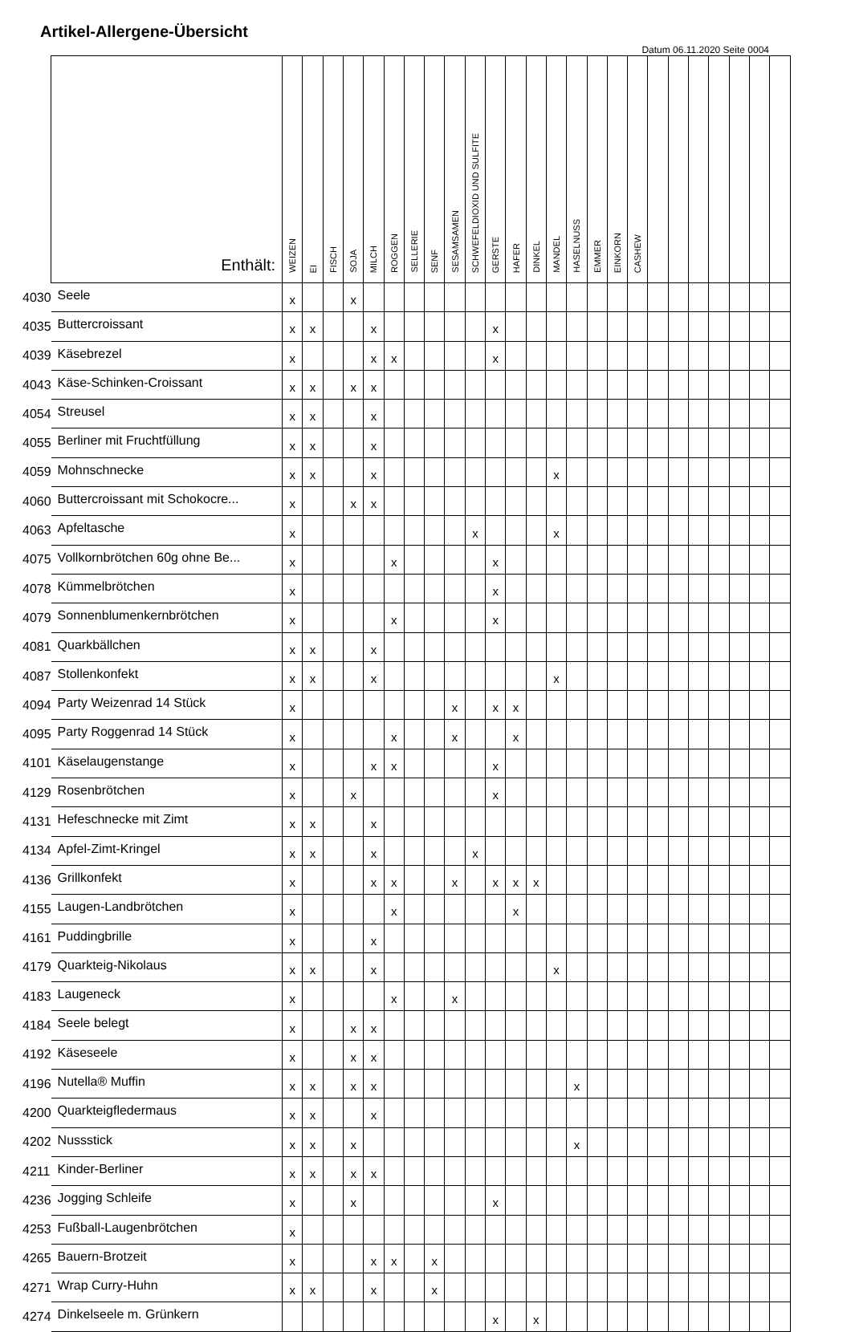Artikel-Allergene-Übersicht
Datum 06.11.2020 Seite 0004
| | Enthält: | WEIZEN | EI | FISCH | SOJA | MILCH | ROGGEN | SELLERIE | SENF | SESAMSAMEN | SCHWEFELDIOXID UND SULFITE | GERSTE | HAFER | DINKEL | MANDEL | HASELNUSS | EMMER | EINKORN | CASHEW | | | | | | | |
| --- | --- | --- | --- | --- | --- | --- | --- | --- | --- | --- | --- | --- | --- | --- | --- | --- | --- | --- | --- | --- | --- | --- | --- | --- | --- | --- |
| 4030 | Seele | x | | | x | | | | | | | | | | | | | | | | | | | | | |
| 4035 | Buttercroissant | x | x | | | x | | | | | | x | | | | | | | | | | | | | | |
| 4039 | Käsebrezel | x | | | | x | x | | | | | x | | | | | | | | | | | | | | |
| 4043 | Käse-Schinken-Croissant | x | x | | x | x | | | | | | | | | | | | | | | | | | | | |
| 4054 | Streusel | x | x | | | x | | | | | | | | | | | | | | | | | | | | |
| 4055 | Berliner mit Fruchtfüllung | x | x | | | x | | | | | | | | | | | | | | | | | | | | |
| 4059 | Mohnschnecke | x | x | | | x | | | | | | | | | x | | | | | | | | | | | |
| 4060 | Buttercroissant mit Schokocre... | x | | | x | x | | | | | | | | | | | | | | | | | | | | |
| 4063 | Apfeltasche | x | | | | | | | | | x | | | | x | | | | | | | | | | | |
| 4075 | Vollkornbrötchen 60g ohne Be... | x | | | | | x | | | | | x | | | | | | | | | | | | | | |
| 4078 | Kümmelbrötchen | x | | | | | | | | | | x | | | | | | | | | | | | | | |
| 4079 | Sonnenblumenkernbrötchen | x | | | | | x | | | | | x | | | | | | | | | | | | | | |
| 4081 | Quarkbällchen | x | x | | | x | | | | | | | | | | | | | | | | | | | | |
| 4087 | Stollenkonfekt | x | x | | | x | | | | | | | | | x | | | | | | | | | | | |
| 4094 | Party Weizenrad 14 Stück | x | | | | | | | | x | | x | x | | | | | | | | | | | | | |
| 4095 | Party Roggenrad 14 Stück | x | | | | | x | | | x | | | x | | | | | | | | | | | | | |
| 4101 | Käselaugenstange | x | | | | x | x | | | | | x | | | | | | | | | | | | | | |
| 4129 | Rosenbrötchen | x | | | x | | | | | | | x | | | | | | | | | | | | | | |
| 4131 | Hefeschnecke mit Zimt | x | x | | | x | | | | | | | | | | | | | | | | | | | | |
| 4134 | Apfel-Zimt-Kringel | x | x | | | x | | | | | x | | | | | | | | | | | | | | | |
| 4136 | Grillkonfekt | x | | | | x | x | | | x | | x | x | x | | | | | | | | | | | | |
| 4155 | Laugen-Landbrötchen | x | | | | | x | | | | | | x | | | | | | | | | | | | | |
| 4161 | Puddingbrille | x | | | | x | | | | | | | | | | | | | | | | | | | | |
| 4179 | Quarkteig-Nikolaus | x | x | | | x | | | | | | | | | x | | | | | | | | | | | |
| 4183 | Laugeneck | x | | | | | x | | | x | | | | | | | | | | | | | | | | |
| 4184 | Seele belegt | x | | | x | x | | | | | | | | | | | | | | | | | | | | |
| 4192 | Käseseele | x | | | x | x | | | | | | | | | | | | | | | | | | | | |
| 4196 | Nutella® Muffin | x | x | | x | x | | | | | | | | | | x | | | | | | | | | | |
| 4200 | Quarkteigfledermaus | x | x | | | x | | | | | | | | | | | | | | | | | | | | |
| 4202 | Nussstick | x | x | | x | | | | | | | | | | | x | | | | | | | | | | |
| 4211 | Kinder-Berliner | x | x | | x | x | | | | | | | | | | | | | | | | | | | | |
| 4236 | Jogging Schleife | x | | | x | | | | | | | x | | | | | | | | | | | | | | |
| 4253 | Fußball-Laugenbrötchen | x | | | | | | | | | | | | | | | | | | | | | | | | |
| 4265 | Bauern-Brotzeit | x | | | | x | x | | x | | | | | | | | | | | | | | | | | |
| 4271 | Wrap Curry-Huhn | x | x | | | x | | | x | | | | | | | | | | | | | | | | | |
| 4274 | Dinkelseele m. Grünkern | | | | | | | | | | | x | | x | | | | | | | | | | | | |